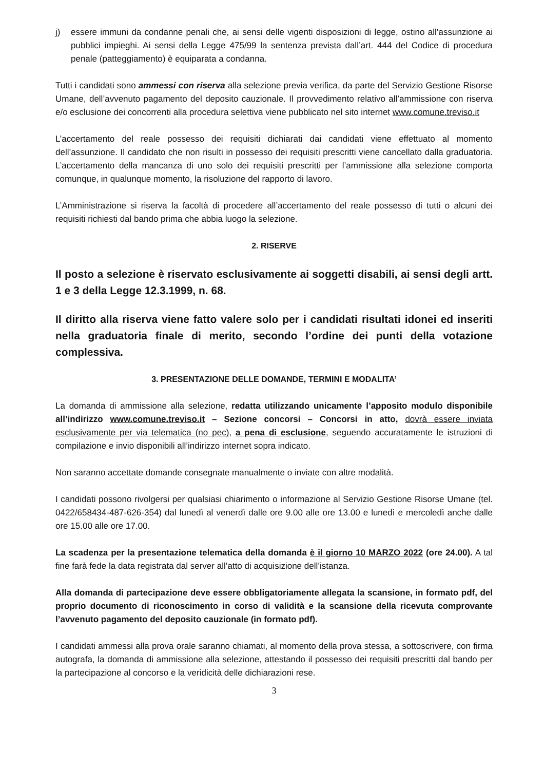j) essere immuni da condanne penali che, ai sensi delle vigenti disposizioni di legge, ostino all’assunzione ai pubblici impieghi. Ai sensi della Legge 475/99 la sentenza prevista dall’art. 444 del Codice di procedura penale (patteggiamento) è equiparata a condanna.
Tutti i candidati sono ammessi con riserva alla selezione previa verifica, da parte del Servizio Gestione Risorse Umane, dell’avvenuto pagamento del deposito cauzionale. Il provvedimento relativo all’ammissione con riserva e/o esclusione dei concorrenti alla procedura selettiva viene pubblicato nel sito internet www.comune.treviso.it
L’accertamento del reale possesso dei requisiti dichiarati dai candidati viene effettuato al momento dell’assunzione. Il candidato che non risulti in possesso dei requisiti prescritti viene cancellato dalla graduatoria. L’accertamento della mancanza di uno solo dei requisiti prescritti per l’ammissione alla selezione comporta comunque, in qualunque momento, la risoluzione del rapporto di lavoro.
L’Amministrazione si riserva la facoltà di procedere all’accertamento del reale possesso di tutti o alcuni dei requisiti richiesti dal bando prima che abbia luogo la selezione.
2. RISERVE
Il posto a selezione è riservato esclusivamente ai soggetti disabili, ai sensi degli artt. 1 e 3 della Legge 12.3.1999, n. 68.
Il diritto alla riserva viene fatto valere solo per i candidati risultati idonei ed inseriti nella graduatoria finale di merito, secondo l’ordine dei punti della votazione complessiva.
3. PRESENTAZIONE DELLE DOMANDE, TERMINI E MODALITA’
La domanda di ammissione alla selezione, redatta utilizzando unicamente l’apposito modulo disponibile all’indirizzo www.comune.treviso.it – Sezione concorsi – Concorsi in atto, dovrà essere inviata esclusivamente per via telematica (no pec), a pena di esclusione, seguendo accuratamente le istruzioni di compilazione e invio disponibili all’indirizzo internet sopra indicato.
Non saranno accettate domande consegnate manualmente o inviate con altre modalità.
I candidati possono rivolgersi per qualsiasi chiarimento o informazione al Servizio Gestione Risorse Umane (tel. 0422/658434-487-626-354) dal lunedì al venerdì dalle ore 9.00 alle ore 13.00 e lunedì e mercoledì anche dalle ore 15.00 alle ore 17.00.
La scadenza per la presentazione telematica della domanda è il giorno 10 MARZO 2022 (ore 24.00). A tal fine farà fede la data registrata dal server all’atto di acquisizione dell’istanza.
Alla domanda di partecipazione deve essere obbligatoriamente allegata la scansione, in formato pdf, del proprio documento di riconoscimento in corso di validità e la scansione della ricevuta comprovante l’avvenuto pagamento del deposito cauzionale (in formato pdf).
I candidati ammessi alla prova orale saranno chiamati, al momento della prova stessa, a sottoscrivere, con firma autografa, la domanda di ammissione alla selezione, attestando il possesso dei requisiti prescritti dal bando per la partecipazione al concorso e la veridicità delle dichiarazioni rese.
3